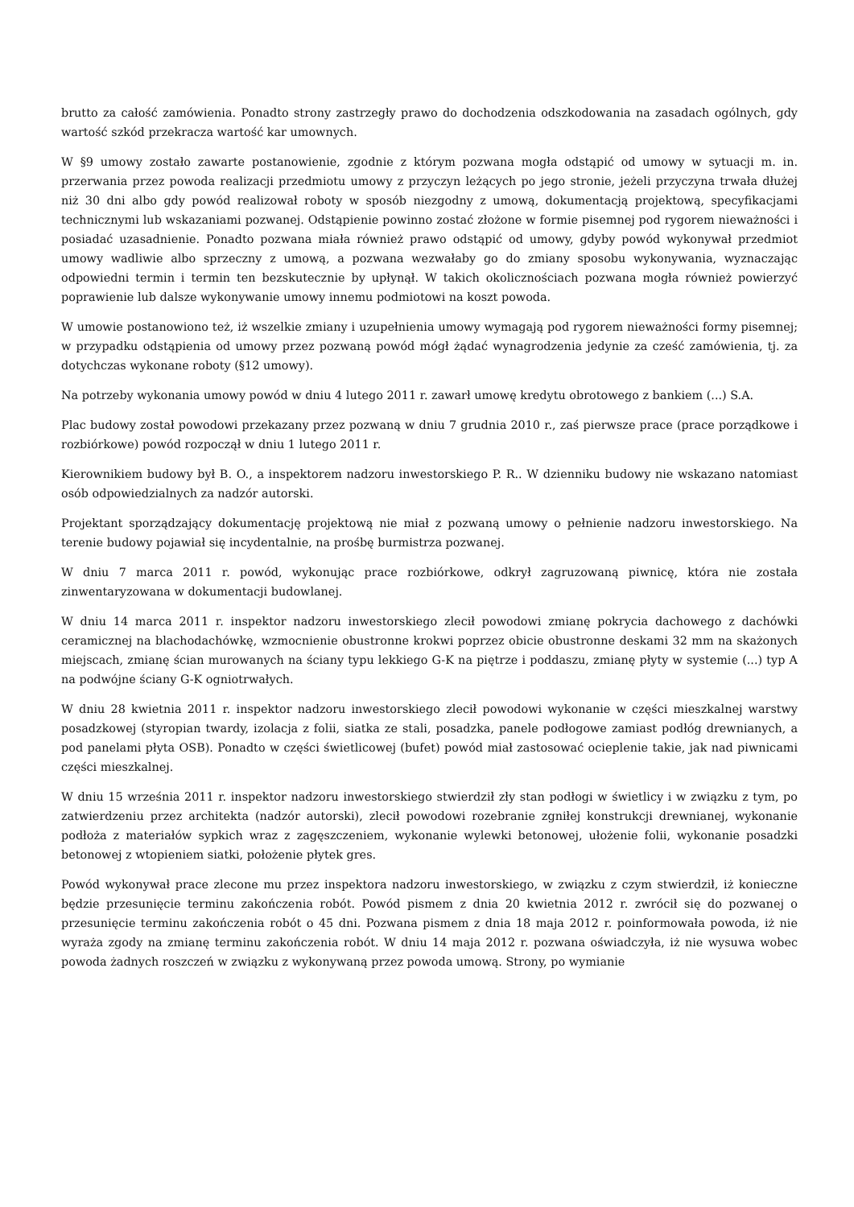brutto za całość zamówienia. Ponadto strony zastrzegły prawo do dochodzenia odszkodowania na zasadach ogólnych, gdy wartość szkód przekracza wartość kar umownych.
W §9 umowy zostało zawarte postanowienie, zgodnie z którym pozwana mogła odstąpić od umowy w sytuacji m. in. przerwania przez powoda realizacji przedmiotu umowy z przyczyn leżących po jego stronie, jeżeli przyczyna trwała dłużej niż 30 dni albo gdy powód realizował roboty w sposób niezgodny z umową, dokumentacją projektową, specyfikacjami technicznymi lub wskazaniami pozwanej. Odstąpienie powinno zostać złożone w formie pisemnej pod rygorem nieważności i posiadać uzasadnienie. Ponadto pozwana miała również prawo odstąpić od umowy, gdyby powód wykonywał przedmiot umowy wadliwie albo sprzeczny z umową, a pozwana wezwałaby go do zmiany sposobu wykonywania, wyznaczając odpowiedni termin i termin ten bezskutecznie by upłynął. W takich okolicznościach pozwana mogła również powierzyć poprawienie lub dalsze wykonywanie umowy innemu podmiotowi na koszt powoda.
W umowie postanowiono też, iż wszelkie zmiany i uzupełnienia umowy wymagają pod rygorem nieważności formy pisemnej; w przypadku odstąpienia od umowy przez pozwaną powód mógł żądać wynagrodzenia jedynie za cześć zamówienia, tj. za dotychczas wykonane roboty (§12 umowy).
Na potrzeby wykonania umowy powód w dniu 4 lutego 2011 r. zawarł umowę kredytu obrotowego z bankiem (...) S.A.
Plac budowy został powodowi przekazany przez pozwaną w dniu 7 grudnia 2010 r., zaś pierwsze prace (prace porządkowe i rozbiórkowe) powód rozpoczął w dniu 1 lutego 2011 r.
Kierownikiem budowy był B. O., a inspektorem nadzoru inwestorskiego P. R.. W dzienniku budowy nie wskazano natomiast osób odpowiedzialnych za nadzór autorski.
Projektant sporządzający dokumentację projektową nie miał z pozwaną umowy o pełnienie nadzoru inwestorskiego. Na terenie budowy pojawiał się incydentalnie, na prośbę burmistrza pozwanej.
W dniu 7 marca 2011 r. powód, wykonując prace rozbiórkowe, odkrył zagruzowaną piwnicę, która nie została zinwentaryzowana w dokumentacji budowlanej.
W dniu 14 marca 2011 r. inspektor nadzoru inwestorskiego zlecił powodowi zmianę pokrycia dachowego z dachówki ceramicznej na blachodachówkę, wzmocnienie obustronne krokwi poprzez obicie obustronne deskami 32 mm na skażonych miejscach, zmianę ścian murowanych na ściany typu lekkiego G-K na piętrze i poddaszu, zmianę płyty w systemie (...) typ A na podwójne ściany G-K ogniotrwałych.
W dniu 28 kwietnia 2011 r. inspektor nadzoru inwestorskiego zlecił powodowi wykonanie w części mieszkalnej warstwy posadzkowej (styropian twardy, izolacja z folii, siatka ze stali, posadzka, panele podłogowe zamiast podłóg drewnianych, a pod panelami płyta OSB). Ponadto w części świetlicowej (bufet) powód miał zastosować ocieplenie takie, jak nad piwnicami części mieszkalnej.
W dniu 15 września 2011 r. inspektor nadzoru inwestorskiego stwierdził zły stan podłogi w świetlicy i w związku z tym, po zatwierdzeniu przez architekta (nadzór autorski), zlecił powodowi rozebranie zgniłej konstrukcji drewnianej, wykonanie podłoża z materiałów sypkich wraz z zagęszczeniem, wykonanie wylewki betonowej, ułożenie folii, wykonanie posadzki betonowej z wtopieniem siatki, położenie płytek gres.
Powód wykonywał prace zlecone mu przez inspektora nadzoru inwestorskiego, w związku z czym stwierdził, iż konieczne będzie przesunięcie terminu zakończenia robót. Powód pismem z dnia 20 kwietnia 2012 r. zwrócił się do pozwanej o przesunięcie terminu zakończenia robót o 45 dni. Pozwana pismem z dnia 18 maja 2012 r. poinformowała powoda, iż nie wyraża zgody na zmianę terminu zakończenia robót. W dniu 14 maja 2012 r. pozwana oświadczyła, iż nie wysuwa wobec powoda żadnych roszczeń w związku z wykonywaną przez powoda umową. Strony, po wymianie